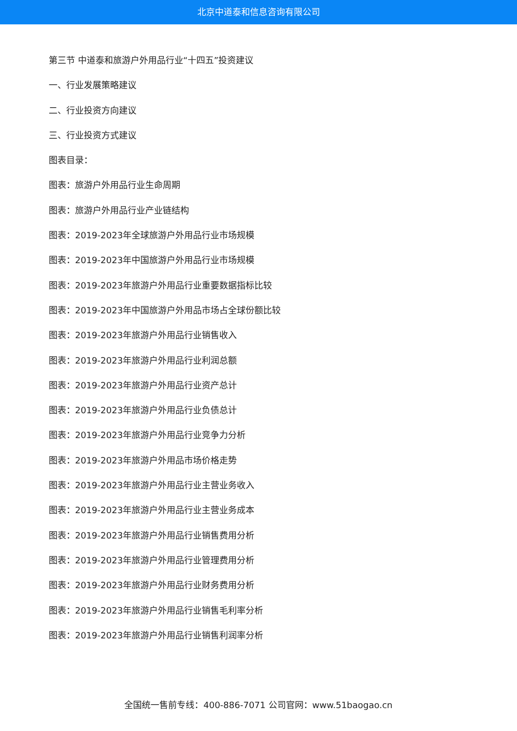北京中道泰和信息咨询有限公司
第三节 中道泰和旅游户外用品行业“十四五”投资建议
一、行业发展策略建议
二、行业投资方向建议
三、行业投资方式建议
图表目录：
图表：旅游户外用品行业生命周期
图表：旅游户外用品行业产业链结构
图表：2019-2023年全球旅游户外用品行业市场规模
图表：2019-2023年中国旅游户外用品行业市场规模
图表：2019-2023年旅游户外用品行业重要数据指标比较
图表：2019-2023年中国旅游户外用品市场占全球份额比较
图表：2019-2023年旅游户外用品行业销售收入
图表：2019-2023年旅游户外用品行业利润总额
图表：2019-2023年旅游户外用品行业资产总计
图表：2019-2023年旅游户外用品行业负债总计
图表：2019-2023年旅游户外用品行业竞争力分析
图表：2019-2023年旅游户外用品市场价格走势
图表：2019-2023年旅游户外用品行业主营业务收入
图表：2019-2023年旅游户外用品行业主营业务成本
图表：2019-2023年旅游户外用品行业销售费用分析
图表：2019-2023年旅游户外用品行业管理费用分析
图表：2019-2023年旅游户外用品行业财务费用分析
图表：2019-2023年旅游户外用品行业销售毛利率分析
图表：2019-2023年旅游户外用品行业销售利润率分析
全国统一售前专线：400-886-7071 公司官网：www.51baogao.cn